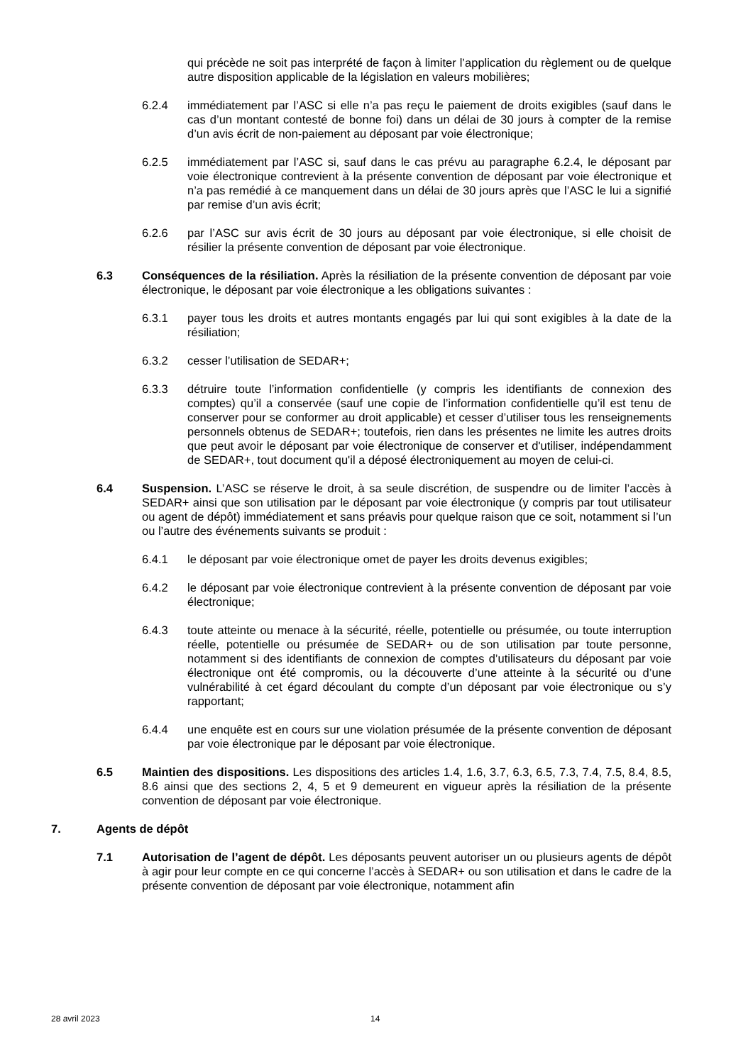qui précède ne soit pas interprété de façon à limiter l’application du règlement ou de quelque autre disposition applicable de la législation en valeurs mobilières;
6.2.4 immédiatement par l’ASC si elle n’a pas reçu le paiement de droits exigibles (sauf dans le cas d’un montant contesté de bonne foi) dans un délai de 30 jours à compter de la remise d’un avis écrit de non-paiement au déposant par voie électronique;
6.2.5 immédiatement par l’ASC si, sauf dans le cas prévu au paragraphe 6.2.4, le déposant par voie électronique contrevient à la présente convention de déposant par voie électronique et n’a pas remédié à ce manquement dans un délai de 30 jours après que l’ASC le lui a signifié par remise d’un avis écrit;
6.2.6 par l’ASC sur avis écrit de 30 jours au déposant par voie électronique, si elle choisit de résilier la présente convention de déposant par voie électronique.
6.3 Conséquences de la résiliation. Après la résiliation de la présente convention de déposant par voie électronique, le déposant par voie électronique a les obligations suivantes :
6.3.1 payer tous les droits et autres montants engagés par lui qui sont exigibles à la date de la résiliation;
6.3.2 cesser l’utilisation de SEDAR+;
6.3.3 détruire toute l’information confidentielle (y compris les identifiants de connexion des comptes) qu’il a conservée (sauf une copie de l’information confidentielle qu’il est tenu de conserver pour se conformer au droit applicable) et cesser d’utiliser tous les renseignements personnels obtenus de SEDAR+; toutefois, rien dans les présentes ne limite les autres droits que peut avoir le déposant par voie électronique de conserver et d'utiliser, indépendamment de SEDAR+, tout document qu'il a déposé électroniquement au moyen de celui-ci.
6.4 Suspension. L’ASC se réserve le droit, à sa seule discrétion, de suspendre ou de limiter l’accès à SEDAR+ ainsi que son utilisation par le déposant par voie électronique (y compris par tout utilisateur ou agent de dépôt) immédiatement et sans préavis pour quelque raison que ce soit, notamment si l’un ou l’autre des événements suivants se produit :
6.4.1 le déposant par voie électronique omet de payer les droits devenus exigibles;
6.4.2 le déposant par voie électronique contrevient à la présente convention de déposant par voie électronique;
6.4.3 toute atteinte ou menace à la sécurité, réelle, potentielle ou présumée, ou toute interruption réelle, potentielle ou présumée de SEDAR+ ou de son utilisation par toute personne, notamment si des identifiants de connexion de comptes d’utilisateurs du déposant par voie électronique ont été compromis, ou la découverte d’une atteinte à la sécurité ou d’une vulnérabilité à cet égard découlant du compte d’un déposant par voie électronique ou s’y rapportant;
6.4.4 une enquête est en cours sur une violation présumée de la présente convention de déposant par voie électronique par le déposant par voie électronique.
6.5 Maintien des dispositions. Les dispositions des articles 1.4, 1.6, 3.7, 6.3, 6.5, 7.3, 7.4, 7.5, 8.4, 8.5, 8.6 ainsi que des sections 2, 4, 5 et 9 demeurent en vigueur après la résiliation de la présente convention de déposant par voie électronique.
7. Agents de dépôt
7.1 Autorisation de l’agent de dépôt. Les déposants peuvent autoriser un ou plusieurs agents de dépôt à agir pour leur compte en ce qui concerne l’accès à SEDAR+ ou son utilisation et dans le cadre de la présente convention de déposant par voie électronique, notamment afin
28 avril 2023 14